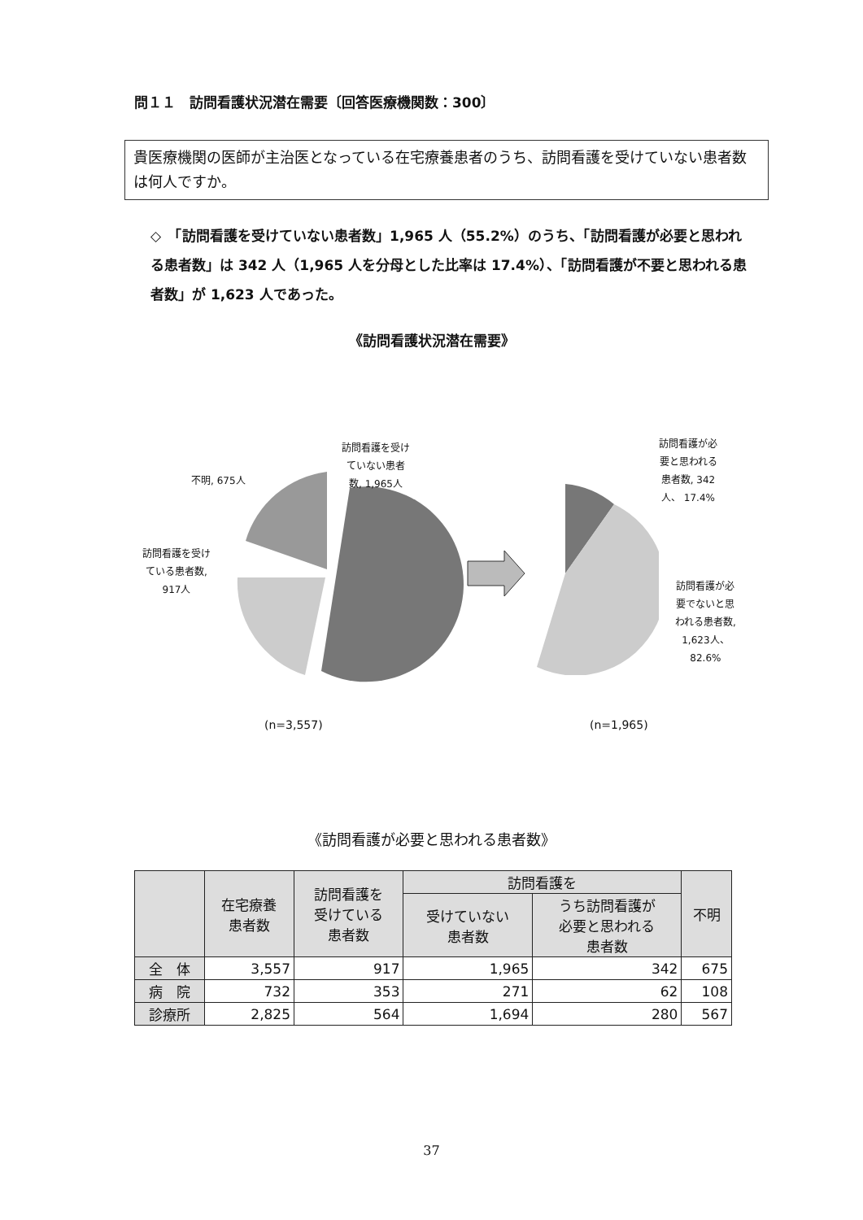問１１　訪問看護状況潜在需要〔回答医療機関数：300〕
貴医療機関の医師が主治医となっている在宅療養患者のうち、訪問看護を受けていない患者数は何人ですか。
◇　「訪問看護を受けていない患者数」1,965 人（55.2%）のうち、「訪問看護が必要と思われる患者数」は 342 人（1,965 人を分母とした比率は 17.4%）、「訪問看護が不要と思われる患者数」が 1,623 人であった。
《訪問看護状況潜在需要》
訪問看護を受け
ていない患者
数, 1,965人
不明, 675人
訪問看護を受け
ている患者数,
917人
訪問看護が必
要と思われる
患者数, 342
人、 17.4%
訪問看護が必
要でないと思
われる患者数,
1,623人、
82.6%
(n=3,557) (n=1,965)
《訪問看護が必要と思われる患者数》
| | 在宅療養 患者数 | 訪問看護を 受けている 患者数 | 訪問看護を | | 不明 |
| --- | --- | --- | --- | --- | --- |
| | | | 受けていない 患者数 | うち訪問看護が 必要と思われる 患者数 | |
| 全 体 | 3,557 | 917 | 1,965 | 342 | 675 |
| 病 院 | 732 | 353 | 271 | 62 | 108 |
| 診療所 | 2,825 | 564 | 1,694 | 280 | 567 |
37